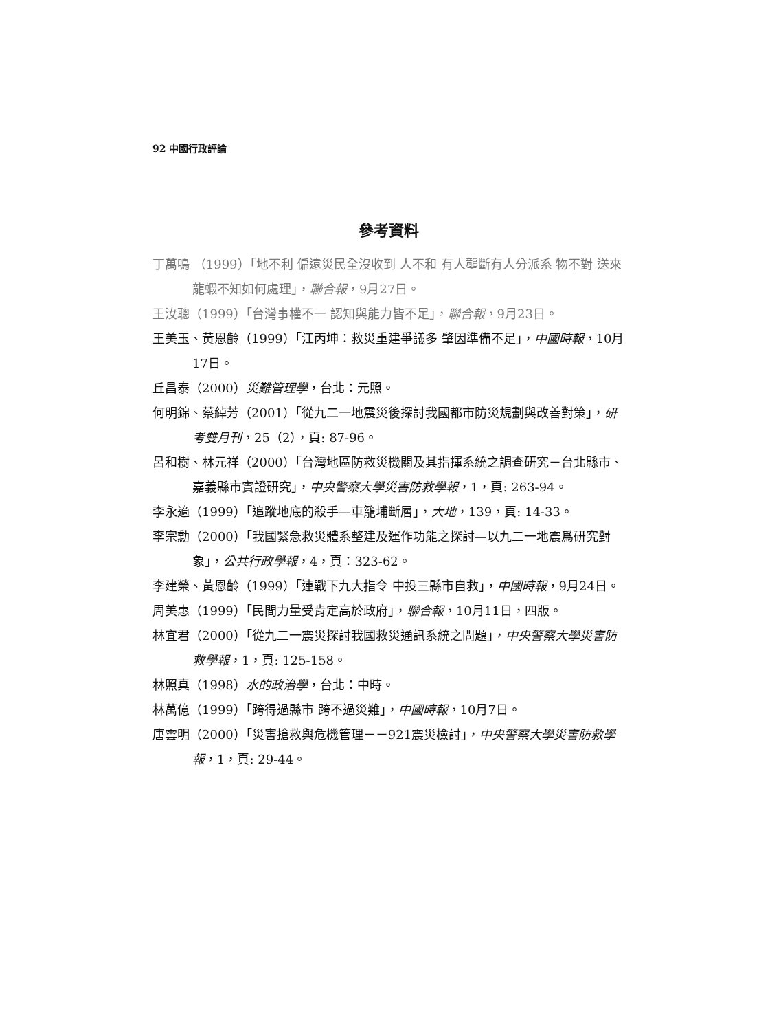92 中國行政評論
參考資料
丁萬鳴 （1999）「地不利 偏遠災民全沒收到 人不和 有人壟斷有人分派系 物不對 送來龍蝦不知如何處理」，聯合報，9月27日。
王汝聰（1999）「台灣事權不一 認知與能力皆不足」，聯合報，9月23日。
王美玉、黃恩齡（1999）「江丙坤：救災重建爭議多 肇因準備不足」，中國時報，10月17日。
丘昌泰（2000）災難管理學，台北：元照。
何明錦、蔡綽芳（2001）「從九二一地震災後探討我國都市防災規劃與改善對策」，研考雙月刊，25（2），頁: 87-96。
呂和樹、林元祥（2000）「台灣地區防救災機關及其指揮系統之調查研究－台北縣市、嘉義縣市實證研究」，中央警察大學災害防救學報，1，頁: 263-94。
李永適（1999）「追蹤地底的殺手—車籠埔斷層」，大地，139，頁: 14-33。
李宗勳（2000）「我國緊急救災體系整建及運作功能之探討—以九二一地震爲研究對象」，公共行政學報，4，頁：323-62。
李建榮、黃恩齡（1999）「連戰下九大指令 中投三縣市自救」，中國時報，9月24日。
周美惠（1999）「民間力量受肯定高於政府」，聯合報，10月11日，四版。
林宜君（2000）「從九二一震災探討我國救災通訊系統之問題」，中央警察大學災害防救學報，1，頁: 125-158。
林照真（1998）水的政治學，台北：中時。
林萬億（1999）「跨得過縣市 跨不過災難」，中國時報，10月7日。
唐雲明（2000）「災害搶救與危機管理－－921震災檢討」，中央警察大學災害防救學報，1，頁: 29-44。